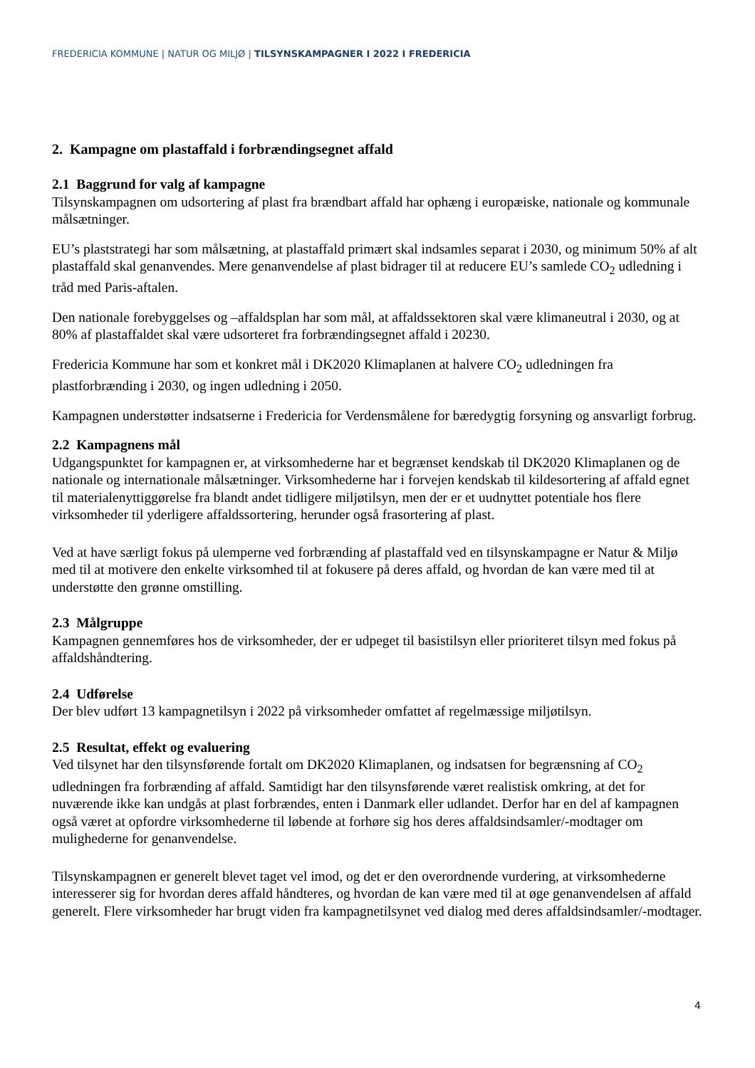FREDERICIA KOMMUNE | NATUR OG MILJØ | TILSYNSKAMPAGNER I 2022 I FREDERICIA
2. Kampagne om plastaffald i forbrændingsegnet affald
2.1 Baggrund for valg af kampagne
Tilsynskampagnen om udsortering af plast fra brændbart affald har ophæng i europæiske, nationale og kommunale målsætninger.
EU’s plaststrategi har som målsætning, at plastaffald primært skal indsamles separat i 2030, og minimum 50% af alt plastaffald skal genanvendes. Mere genanvendelse af plast bidrager til at reducere EU’s samlede CO<sub>2</sub> udledning i tråd med Paris-aftalen.
Den nationale forebyggelses og –affaldsplan har som mål, at affaldssektoren skal være klimaneutral i 2030, og at 80% af plastaffaldet skal være udsorteret fra forbrændingsegnet affald i 20230.
Fredericia Kommune har som et konkret mål i DK2020 Klimaplanen at halvere CO<sub>2</sub> udledningen fra plastforbrænding i 2030, og ingen udledning i 2050.
Kampagnen understøtter indsatserne i Fredericia for Verdensmålene for bæredygtig forsyning og ansvarligt forbrug.
2.2 Kampagnens mål
Udgangspunktet for kampagnen er, at virksomhederne har et begrænset kendskab til DK2020 Klimaplanen og de nationale og internationale målsætninger. Virksomhederne har i forvejen kendskab til kildesortering af affald egnet til materialenyttiggørelse fra blandt andet tidligere miljøtilsyn, men der er et uudnyttet potentiale hos flere virksomheder til yderligere affaldssortering, herunder også frasortering af plast.
Ved at have særligt fokus på ulemperne ved forbrænding af plastaffald ved en tilsynskampagne er Natur & Miljø med til at motivere den enkelte virksomhed til at fokusere på deres affald, og hvordan de kan være med til at understøtte den grønne omstilling.
2.3 Målgruppe
Kampagnen gennemføres hos de virksomheder, der er udpeget til basistilsyn eller prioriteret tilsyn med fokus på affaldshåndtering.
2.4 Udførelse
Der blev udført 13 kampagnetilsyn i 2022 på virksomheder omfattet af regelmæssige miljøtilsyn.
2.5 Resultat, effekt og evaluering
Ved tilsynet har den tilsynsførende fortalt om DK2020 Klimaplanen, og indsatsen for begrænsning af CO<sub>2</sub> udledningen fra forbrænding af affald. Samtidigt har den tilsynsførende været realistisk omkring, at det for nuværende ikke kan undgås at plast forbrændes, enten i Danmark eller udlandet. Derfor har en del af kampagnen også været at opfordre virksomhederne til løbende at forhøre sig hos deres affaldsindsamler/-modtager om mulighederne for genanvendelse.
Tilsynskampagnen er generelt blevet taget vel imod, og det er den overordnende vurdering, at virksomhederne interesserer sig for hvordan deres affald håndteres, og hvordan de kan være med til at øge genanvendelsen af affald generelt. Flere virksomheder har brugt viden fra kampagnetilsynet ved dialog med deres affaldsindsamler/-modtager.
4